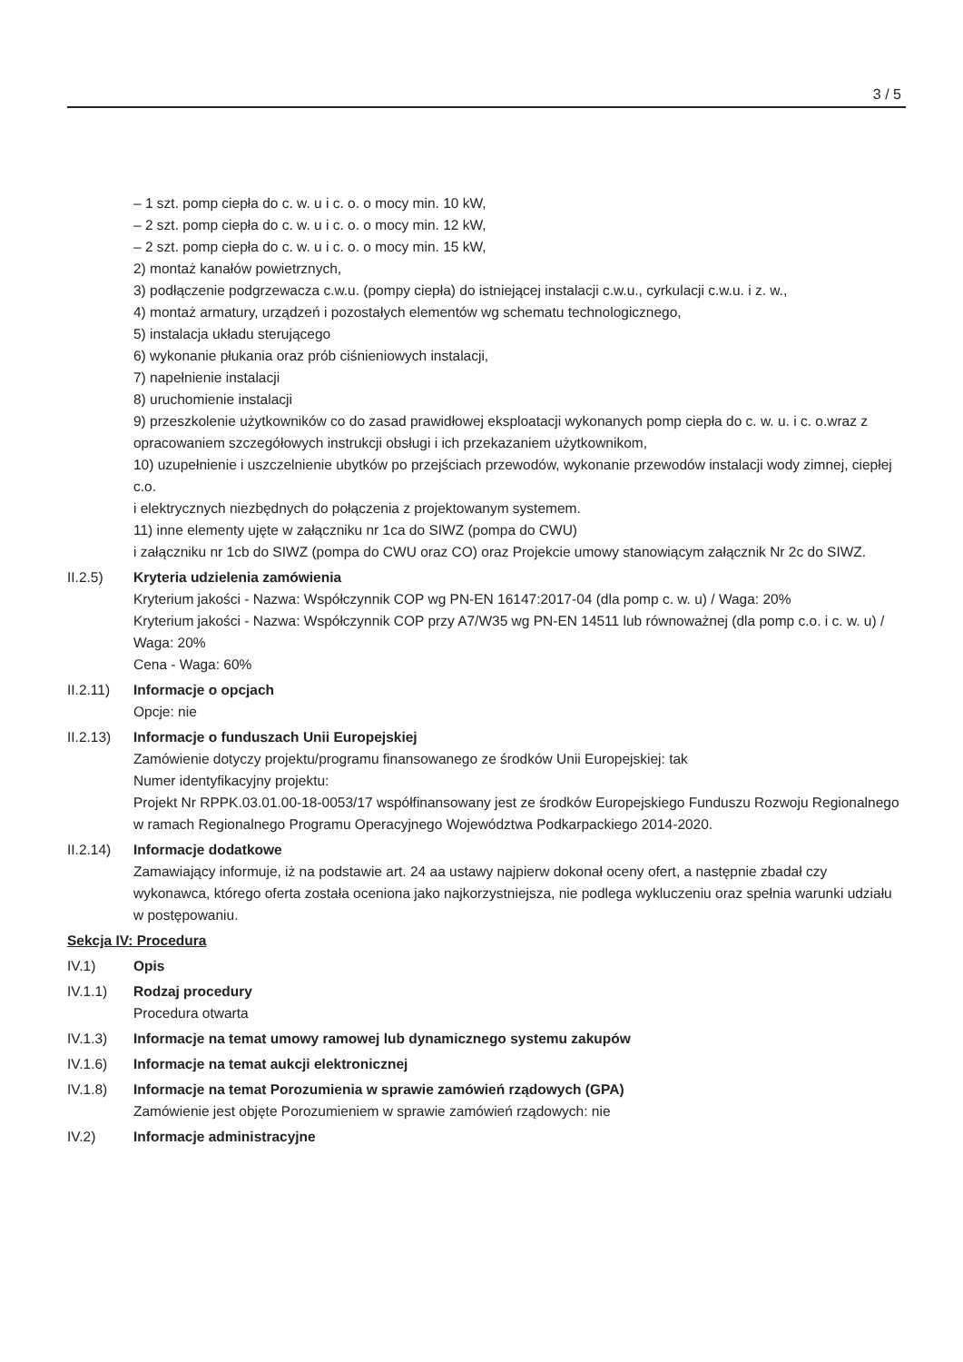3 / 5
– 1 szt. pomp ciepła do c. w. u i c. o. o mocy min. 10 kW,
– 2 szt. pomp ciepła do c. w. u i c. o. o mocy min. 12 kW,
– 2 szt. pomp ciepła do c. w. u i c. o. o mocy min. 15 kW,
2) montaż kanałów powietrznych,
3) podłączenie podgrzewacza c.w.u. (pompy ciepła) do istniejącej instalacji c.w.u., cyrkulacji c.w.u. i z. w.,
4) montaż armatury, urządzeń i pozostałych elementów wg schematu technologicznego,
5) instalacja układu sterującego
6) wykonanie płukania oraz prób ciśnieniowych instalacji,
7) napełnienie instalacji
8) uruchomienie instalacji
9) przeszkolenie użytkowników co do zasad prawidłowej eksploatacji wykonanych pomp ciepła do c. w. u. i c. o.wraz z opracowaniem szczegółowych instrukcji obsługi i ich przekazaniem użytkownikom,
10) uzupełnienie i uszczelnienie ubytków po przejściach przewodów, wykonanie przewodów instalacji wody zimnej, ciepłej c.o.
i elektrycznych niezbędnych do połączenia z projektowanym systemem.
11) inne elementy ujęte w załączniku nr 1ca do SIWZ (pompa do CWU)
i załączniku nr 1cb do SIWZ (pompa do CWU oraz CO) oraz Projekcie umowy stanowiącym załącznik Nr 2c do SIWZ.
II.2.5) Kryteria udzielenia zamówienia
Kryterium jakości - Nazwa: Współczynnik COP wg PN-EN 16147:2017-04 (dla pomp c. w. u) / Waga: 20%
Kryterium jakości - Nazwa: Współczynnik COP przy A7/W35 wg PN-EN 14511 lub równoważnej (dla pomp c.o. i c. w. u) / Waga: 20%
Cena - Waga: 60%
II.2.11)
Informacje o opcjach
Opcje: nie
II.2.13)
Informacje o funduszach Unii Europejskiej
Zamówienie dotyczy projektu/programu finansowanego ze środków Unii Europejskiej: tak
Numer identyfikacyjny projektu:
Projekt Nr RPPK.03.01.00-18-0053/17 współfinansowany jest ze środków Europejskiego Funduszu Rozwoju Regionalnego w ramach Regionalnego Programu Operacyjnego Województwa Podkarpackiego 2014-2020.
II.2.14)
Informacje dodatkowe
Zamawiający informuje, iż na podstawie art. 24 aa ustawy najpierw dokonał oceny ofert, a następnie zbadał czy wykonawca, którego oferta została oceniona jako najkorzystniejsza, nie podlega wykluczeniu oraz spełnia warunki udziału w postępowaniu.
Sekcja IV: Procedura
IV.1) Opis
IV.1.1) Rodzaj procedury
Procedura otwarta
IV.1.3) Informacje na temat umowy ramowej lub dynamicznego systemu zakupów
IV.1.6) Informacje na temat aukcji elektronicznej
IV.1.8) Informacje na temat Porozumienia w sprawie zamówień rządowych (GPA)
Zamówienie jest objęte Porozumieniem w sprawie zamówień rządowych: nie
IV.2) Informacje administracyjne